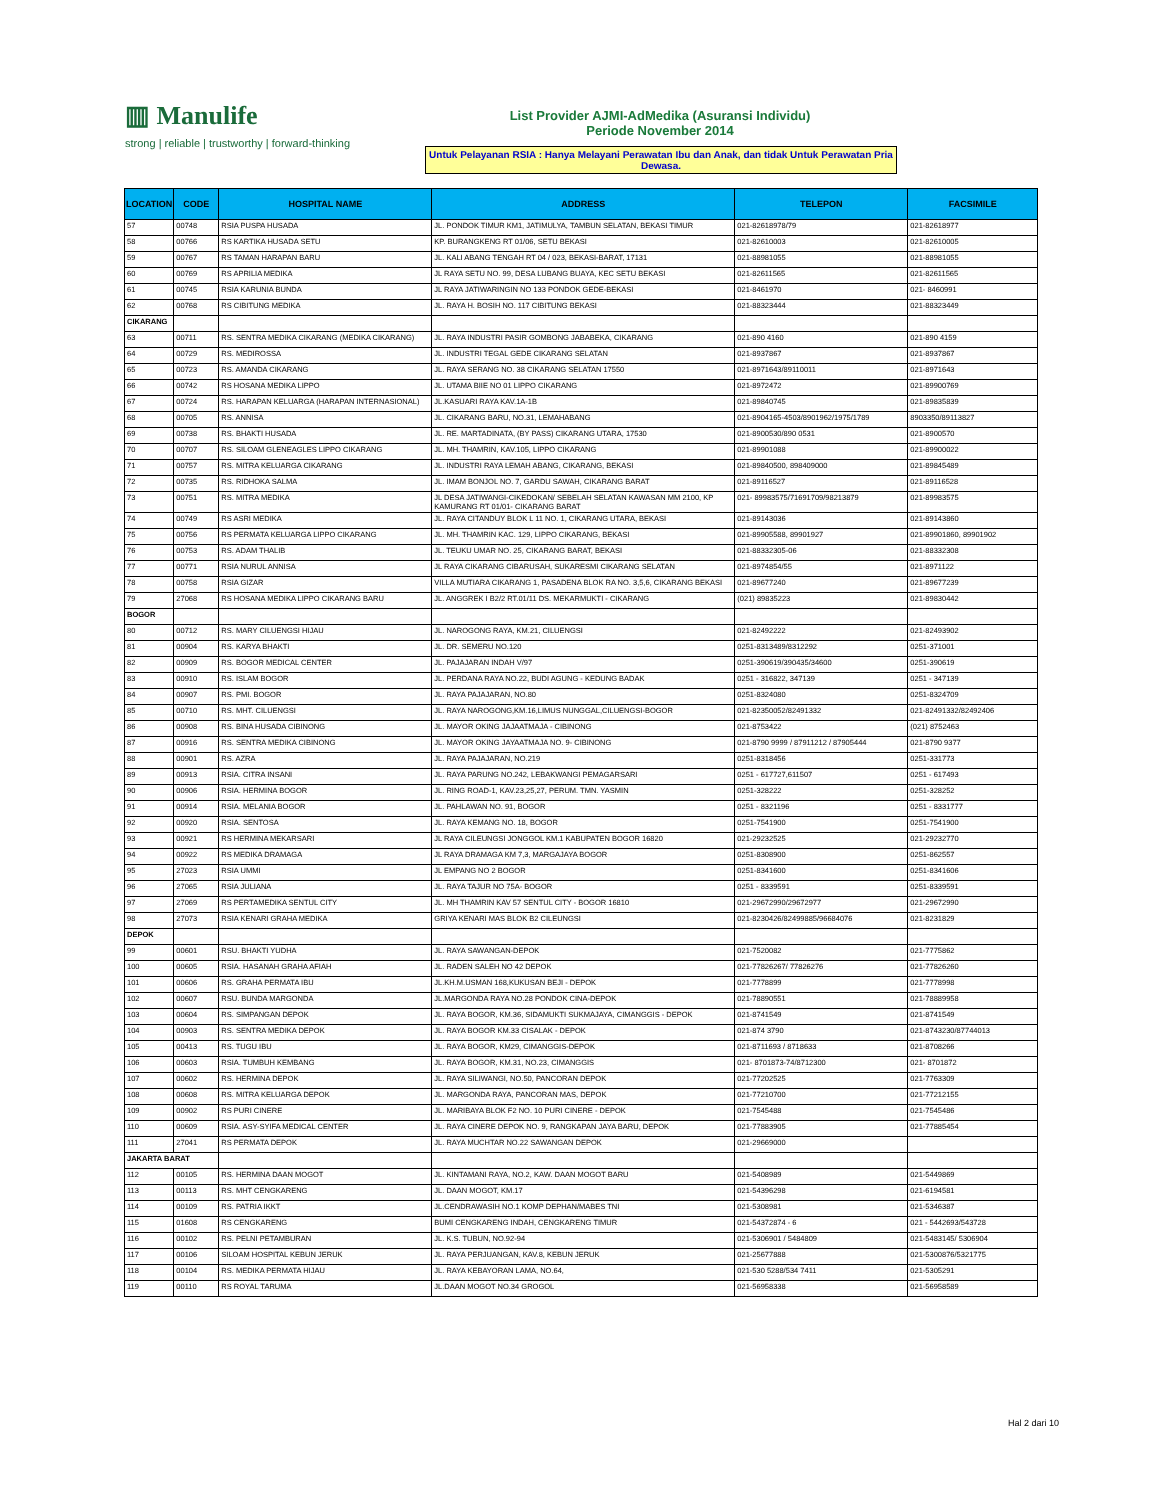▥ Manulife
strong | reliable | trustworthy | forward-thinking
List Provider AJMI-AdMedika (Asuransi Individu)
Periode November 2014
Untuk Pelayanan RSIA : Hanya Melayani Perawatan Ibu dan Anak, dan tidak Untuk Perawatan Pria Dewasa.
| LOCATION | CODE | HOSPITAL NAME | ADDRESS | TELEPON | FACSIMILE |
| --- | --- | --- | --- | --- | --- |
| 57 | 00748 | RSIA PUSPA HUSADA | JL. PONDOK TIMUR KM1, JATIMULYA, TAMBUN SELATAN, BEKASI TIMUR | 021-82618978/79 | 021-82618977 |
| 58 | 00766 | RS KARTIKA HUSADA SETU | KP. BURANGKENG RT 01/06, SETU BEKASI | 021-82610003 | 021-82610005 |
| 59 | 00767 | RS TAMAN HARAPAN BARU | JL. KALI ABANG TENGAH RT 04 / 023, BEKASI-BARAT, 17131 | 021-88981055 | 021-88981055 |
| 60 | 00769 | RS APRILIA MEDIKA | JL RAYA SETU NO. 99, DESA LUBANG BUAYA, KEC SETU BEKASI | 021-82611565 | 021-82611565 |
| 61 | 00745 | RSIA KARUNIA BUNDA | JL RAYA JATIWARINGIN NO 133 PONDOK GEDE-BEKASI | 021-8461970 | 021- 8460991 |
| 62 | 00768 | RS CIBITUNG MEDIKA | JL. RAYA H. BOSIH NO. 117 CIBITUNG BEKASI | 021-88323444 | 021-88323449 |
| CIKARANG | | | | | |
| 63 | 00711 | RS. SENTRA MEDIKA CIKARANG (MEDIKA CIKARANG) | JL. RAYA INDUSTRI PASIR GOMBONG JABABEKA, CIKARANG | 021-890 4160 | 021-890 4159 |
| 64 | 00729 | RS. MEDIROSSA | JL. INDUSTRI TEGAL GEDE CIKARANG SELATAN | 021-8937867 | 021-8937867 |
| 65 | 00723 | RS. AMANDA CIKARANG | JL. RAYA SERANG NO. 38 CIKARANG SELATAN 17550 | 021-8971643/89110011 | 021-8971643 |
| 66 | 00742 | RS HOSANA MEDIKA LIPPO | JL. UTAMA BIIE NO 01 LIPPO CIKARANG | 021-8972472 | 021-89900769 |
| 67 | 00724 | RS. HARAPAN KELUARGA (HARAPAN INTERNASIONAL) | JL.KASUARI RAYA KAV.1A-1B | 021-89840745 | 021-89835839 |
| 68 | 00705 | RS. ANNISA | JL. CIKARANG BARU, NO.31, LEMAHABANG | 021-8904165-4503/8901962/1975/1789 | 8903350/89113827 |
| 69 | 00738 | RS. BHAKTI HUSADA | JL. RE. MARTADINATA, (BY PASS) CIKARANG UTARA, 17530 | 021-8900530/890 0531 | 021-8900570 |
| 70 | 00707 | RS. SILOAM GLENEAGLES LIPPO CIKARANG | JL. MH. THAMRIN, KAV.105, LIPPO CIKARANG | 021-89901088 | 021-89900022 |
| 71 | 00757 | RS. MITRA KELUARGA CIKARANG | JL. INDUSTRI RAYA LEMAH ABANG, CIKARANG, BEKASI | 021-89840500, 898409000 | 021-89845489 |
| 72 | 00735 | RS. RIDHOKA SALMA | JL. IMAM BONJOL NO. 7, GARDU SAWAH, CIKARANG BARAT | 021-89116527 | 021-89116528 |
| 73 | 00751 | RS. MITRA MEDIKA | JL DESA JATIWANGI-CIKEDOKAN/ SEBELAH SELATAN KAWASAN MM 2100, KP KAMURANG RT 01/01- CIKARANG BARAT | 021- 89983575/71691709/98213879 | 021-89983575 |
| 74 | 00749 | RS ASRI MEDIKA | JL. RAYA CITANDUY BLOK L 11 NO. 1, CIKARANG UTARA, BEKASI | 021-89143036 | 021-89143860 |
| 75 | 00756 | RS PERMATA KELUARGA LIPPO CIKARANG | JL. MH. THAMRIN KAC. 129, LIPPO CIKARANG, BEKASI | 021-89905588, 89901927 | 021-89901860, 89901902 |
| 76 | 00753 | RS. ADAM THALIB | JL. TEUKU UMAR NO. 25, CIKARANG BARAT, BEKASI | 021-88332305-06 | 021-88332308 |
| 77 | 00771 | RSIA NURUL ANNISA | JL RAYA CIKARANG CIBARUSAH, SUKARESMI CIKARANG SELATAN | 021-8974854/55 | 021-8971122 |
| 78 | 00758 | RSIA GIZAR | VILLA MUTIARA CIKARANG 1, PASADENA BLOK RA NO. 3,5,6, CIKARANG BEKASI | 021-89677240 | 021-89677239 |
| 79 | 27068 | RS HOSANA MEDIKA LIPPO CIKARANG BARU | JL. ANGGREK I B2/2 RT.01/11 DS. MEKARMUKTI - CIKARANG | (021) 89835223 | 021-89830442 |
| BOGOR | | | | | |
| 80 | 00712 | RS. MARY CILUENGSI HIJAU | JL. NAROGONG RAYA, KM.21, CILUENGSI | 021-82492222 | 021-82493902 |
| 81 | 00904 | RS. KARYA BHAKTI | JL. DR. SEMERU NO.120 | 0251-8313489/8312292 | 0251-371001 |
| 82 | 00909 | RS. BOGOR MEDICAL CENTER | JL. PAJAJARAN INDAH V/97 | 0251-390619/390435/34600 | 0251-390619 |
| 83 | 00910 | RS. ISLAM BOGOR | JL. PERDANA RAYA NO.22, BUDI AGUNG - KEDUNG BADAK | 0251 - 316822, 347139 | 0251 - 347139 |
| 84 | 00907 | RS. PMI. BOGOR | JL. RAYA PAJAJARAN, NO.80 | 0251-8324080 | 0251-8324709 |
| 85 | 00710 | RS. MHT. CILUENGSI | JL. RAYA NAROGONG,KM.16,LIMUS NUNGGAL,CILUENGSI-BOGOR | 021-82350052/82491332 | 021-82491332/82492406 |
| 86 | 00908 | RS. BINA HUSADA CIBINONG | JL. MAYOR OKING JAJAATMAJA - CIBINONG | 021-8753422 | (021) 8752463 |
| 87 | 00916 | RS. SENTRA MEDIKA CIBINONG | JL. MAYOR OKING JAYAATMAJA NO. 9- CIBINONG | 021-8790 9999 / 87911212 / 87905444 | 021-8790 9377 |
| 88 | 00901 | RS. AZRA | JL. RAYA PAJAJARAN, NO.219 | 0251-8318456 | 0251-331773 |
| 89 | 00913 | RSIA. CITRA INSANI | JL. RAYA PARUNG NO.242, LEBAKWANGI PEMAGARSARI | 0251 - 617727,611507 | 0251 - 617493 |
| 90 | 00906 | RSIA. HERMINA BOGOR | JL. RING ROAD-1, KAV.23,25,27, PERUM. TMN. YASMIN | 0251-328222 | 0251-328252 |
| 91 | 00914 | RSIA. MELANIA BOGOR | JL. PAHLAWAN NO. 91, BOGOR | 0251 - 8321196 | 0251 - 8331777 |
| 92 | 00920 | RSIA. SENTOSA | JL. RAYA KEMANG NO. 18, BOGOR | 0251-7541900 | 0251-7541900 |
| 93 | 00921 | RS HERMINA MEKARSARI | JL RAYA CILEUNGSI JONGGOL KM.1 KABUPATEN BOGOR 16820 | 021-29232525 | 021-29232770 |
| 94 | 00922 | RS MEDIKA DRAMAGA | JL RAYA DRAMAGA KM 7,3, MARGAJAYA BOGOR | 0251-8308900 | 0251-862557 |
| 95 | 27023 | RSIA UMMI | JL EMPANG NO 2 BOGOR | 0251-8341600 | 0251-8341606 |
| 96 | 27065 | RSIA JULIANA | JL. RAYA TAJUR NO 75A- BOGOR | 0251 - 8339591 | 0251-8339591 |
| 97 | 27069 | RS PERTAMEDIKA SENTUL CITY | JL. MH THAMRIN KAV 57 SENTUL CITY - BOGOR 16810 | 021-29672990/29672977 | 021-29672990 |
| 98 | 27073 | RSIA KENARI GRAHA MEDIKA | GRIYA KENARI MAS BLOK B2 CILEUNGSI | 021-8230426/82499885/96684076 | 021-8231829 |
| DEPOK | | | | | |
| 99 | 00601 | RSU. BHAKTI YUDHA | JL. RAYA SAWANGAN-DEPOK | 021-7520082 | 021-7775862 |
| 100 | 00605 | RSIA. HASANAH GRAHA AFIAH | JL. RADEN SALEH NO 42 DEPOK | 021-77826267/ 77826276 | 021-77826260 |
| 101 | 00606 | RS. GRAHA PERMATA IBU | JL.KH.M.USMAN 168,KUKUSAN BEJI - DEPOK | 021-7778899 | 021-7778998 |
| 102 | 00607 | RSU. BUNDA MARGONDA | JL.MARGONDA RAYA NO.28 PONDOK CINA-DEPOK | 021-78890551 | 021-78889958 |
| 103 | 00604 | RS. SIMPANGAN DEPOK | JL. RAYA BOGOR, KM.36, SIDAMUKTI SUKMAJAYA, CIMANGGIS - DEPOK | 021-8741549 | 021-8741549 |
| 104 | 00903 | RS. SENTRA MEDIKA DEPOK | JL. RAYA BOGOR KM.33 CISALAK - DEPOK | 021-874 3790 | 021-8743230/87744013 |
| 105 | 00413 | RS. TUGU IBU | JL. RAYA BOGOR, KM29, CIMANGGIS-DEPOK | 021-8711693 / 8718633 | 021-8708266 |
| 106 | 00603 | RSIA. TUMBUH KEMBANG | JL. RAYA BOGOR, KM.31, NO.23, CIMANGGIS | 021- 8701873-74/8712300 | 021- 8701872 |
| 107 | 00602 | RS. HERMINA DEPOK | JL. RAYA SILIWANGI, NO.50, PANCORAN DEPOK | 021-77202525 | 021-7763309 |
| 108 | 00608 | RS. MITRA KELUARGA DEPOK | JL. MARGONDA RAYA, PANCORAN MAS, DEPOK | 021-77210700 | 021-77212155 |
| 109 | 00902 | RS PURI CINERE | JL. MARIBAYA BLOK F2 NO. 10 PURI CINERE - DEPOK | 021-7545488 | 021-7545486 |
| 110 | 00609 | RSIA. ASY-SYIFA MEDICAL CENTER | JL. RAYA CINERE DEPOK NO. 9, RANGKAPAN JAYA BARU, DEPOK | 021-77883905 | 021-77885454 |
| 111 | 27041 | RS PERMATA DEPOK | JL. RAYA MUCHTAR NO.22 SAWANGAN DEPOK | 021-29669000 | |
| JAKARTA BARAT | | | | | |
| 112 | 00105 | RS. HERMINA DAAN MOGOT | JL. KINTAMANI RAYA, NO.2, KAW. DAAN MOGOT BARU | 021-5408989 | 021-5449869 |
| 113 | 00113 | RS. MHT CENGKARENG | JL. DAAN MOGOT, KM.17 | 021-54396298 | 021-6194581 |
| 114 | 00109 | RS. PATRIA IKKT | JL.CENDRAWASIH NO.1 KOMP DEPHAN/MABES TNI | 021-5308981 | 021-5346387 |
| 115 | 01608 | RS CENGKARENG | BUMI CENGKARENG INDAH, CENGKARENG TIMUR | 021-54372874 - 6 | 021 - 5442693/543728 |
| 116 | 00102 | RS. PELNI PETAMBURAN | JL. K.S. TUBUN, NO.92-94 | 021-5306901 / 5484809 | 021-5483145/ 5306904 |
| 117 | 00106 | SILOAM HOSPITAL KEBUN JERUK | JL. RAYA PERJUANGAN, KAV.8, KEBUN JERUK | 021-25677888 | 021-5300876/5321775 |
| 118 | 00104 | RS. MEDIKA PERMATA HIJAU | JL. RAYA KEBAYORAN LAMA, NO.64, | 021-530 5288/534 7411 | 021-5305291 |
| 119 | 00110 | RS ROYAL TARUMA | JL.DAAN MOGOT NO.34 GROGOL | 021-56958338 | 021-56958589 |
Hal 2 dari 10